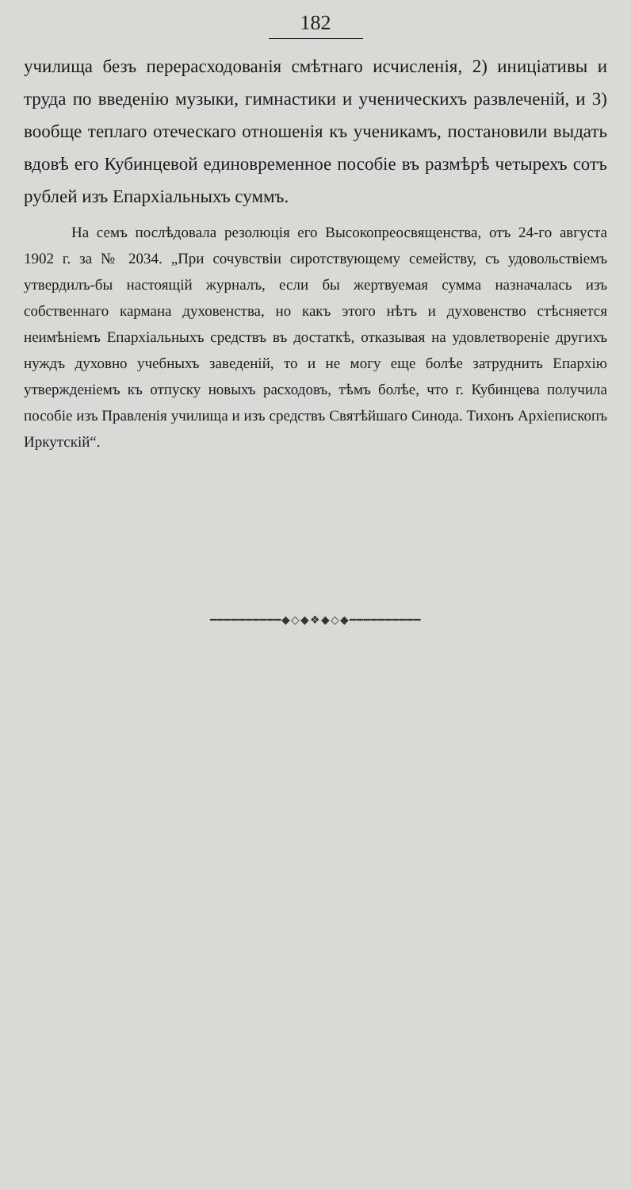182
училища безъ перерасходованія смѣтнаго исчисленія, 2) иниціативы и труда по введенію музыки, гимнастики и ученическихъ развлеченій, и 3) вообще теплаго отеческаго отношенія къ ученикамъ, постановили выдать вдовѣ его Кубинцевой единовременное пособіе въ размѣрѣ четырехъ сотъ рублей изъ Епархіальныхъ суммъ.
На семъ послѣдовала резолюція его Высокопреосвященства, отъ 24-го августа 1902 г. за № 2034. „При сочувствіи сиротствующему семейству, съ удовольствіемъ утвердилъ-бы настоящій журналъ, если бы жертвуемая сумма назначалась изъ собственнаго кармана духовенства, но какъ этого нѣтъ и духовенство стѣсняется неимѣніемъ Епархіальныхъ средствъ въ достаткѣ, отказывая на удовлетвореніе другихъ нуждъ духовно учебныхъ заведеній, то и не могу еще болѣе затруднить Епархію утвержденіемъ къ отпуску новыхъ расходовъ, тѣмъ болѣе, что г. Кубинцева получила пособіе изъ Правленія училища и изъ средствъ Святѣйшаго Синода. Тихонъ Архіепископъ Иркутскій“.
━━━━━━━━━━◆◇◆❖◆◇◆━━━━━━━━━━